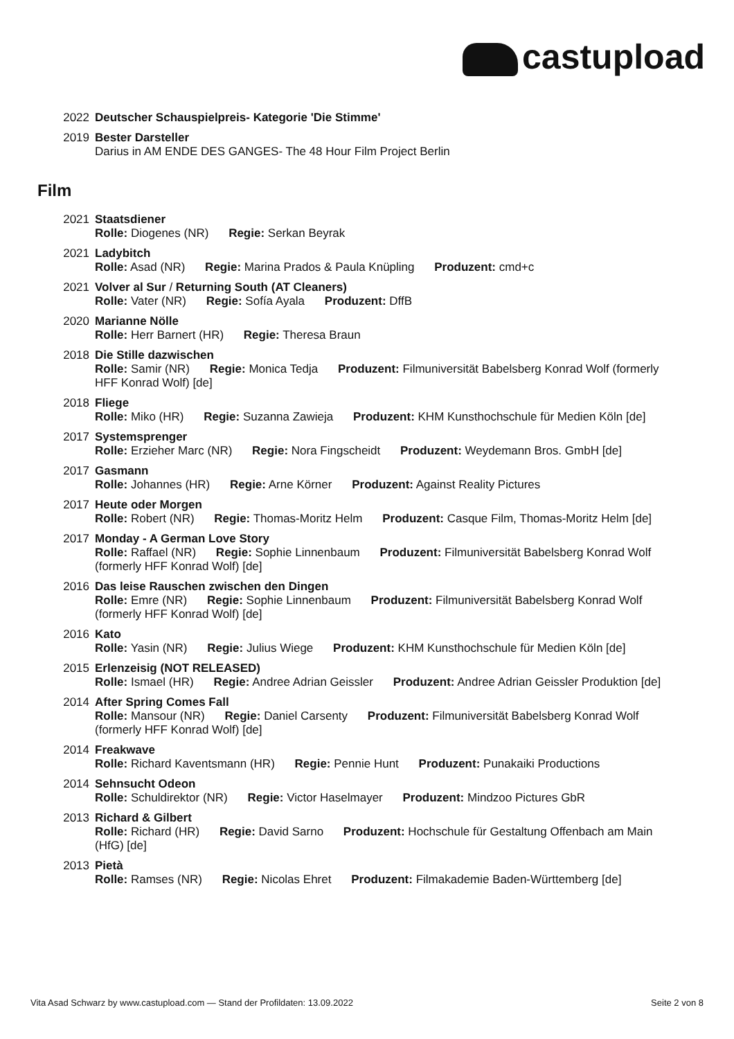castupload
2022 Deutscher Schauspielpreis- Kategorie 'Die Stimme'
2019 Bester Darsteller
Darius in AM ENDE DES GANGES- The 48 Hour Film Project Berlin
Film
2021 Staatsdiener
Rolle: Diogenes (NR) Regie: Serkan Beyrak
2021 Ladybitch
Rolle: Asad (NR) Regie: Marina Prados & Paula Knüpling Produzent: cmd+c
2021 Volver al Sur / Returning South (AT Cleaners)
Rolle: Vater (NR) Regie: Sofía Ayala Produzent: DffB
2020 Marianne Nölle
Rolle: Herr Barnert (HR) Regie: Theresa Braun
2018 Die Stille dazwischen
Rolle: Samir (NR) Regie: Monica Tedja Produzent: Filmuniversität Babelsberg Konrad Wolf (formerly HFF Konrad Wolf) [de]
2018 Fliege
Rolle: Miko (HR) Regie: Suzanna Zawieja Produzent: KHM Kunsthochschule für Medien Köln [de]
2017 Systemsprenger
Rolle: Erzieher Marc (NR) Regie: Nora Fingscheidt Produzent: Weydemann Bros. GmbH [de]
2017 Gasmann
Rolle: Johannes (HR) Regie: Arne Körner Produzent: Against Reality Pictures
2017 Heute oder Morgen
Rolle: Robert (NR) Regie: Thomas-Moritz Helm Produzent: Casque Film, Thomas-Moritz Helm [de]
2017 Monday - A German Love Story
Rolle: Raffael (NR) Regie: Sophie Linnenbaum Produzent: Filmuniversität Babelsberg Konrad Wolf (formerly HFF Konrad Wolf) [de]
2016 Das leise Rauschen zwischen den Dingen
Rolle: Emre (NR) Regie: Sophie Linnenbaum Produzent: Filmuniversität Babelsberg Konrad Wolf (formerly HFF Konrad Wolf) [de]
2016 Kato
Rolle: Yasin (NR) Regie: Julius Wiege Produzent: KHM Kunsthochschule für Medien Köln [de]
2015 Erlenzeisig (NOT RELEASED)
Rolle: Ismael (HR) Regie: Andree Adrian Geissler Produzent: Andree Adrian Geissler Produktion [de]
2014 After Spring Comes Fall
Rolle: Mansour (NR) Regie: Daniel Carsenty Produzent: Filmuniversität Babelsberg Konrad Wolf (formerly HFF Konrad Wolf) [de]
2014 Freakwave
Rolle: Richard Kaventsmann (HR) Regie: Pennie Hunt Produzent: Punakaiki Productions
2014 Sehnsucht Odeon
Rolle: Schuldirektor (NR) Regie: Victor Haselmayer Produzent: Mindzoo Pictures GbR
2013 Richard & Gilbert
Rolle: Richard (HR) Regie: David Sarno Produzent: Hochschule für Gestaltung Offenbach am Main (HfG) [de]
2013 Pietà
Rolle: Ramses (NR) Regie: Nicolas Ehret Produzent: Filmakademie Baden-Württemberg [de]
Vita Asad Schwarz by www.castupload.com — Stand der Profildaten: 13.09.2022 Seite 2 von 8